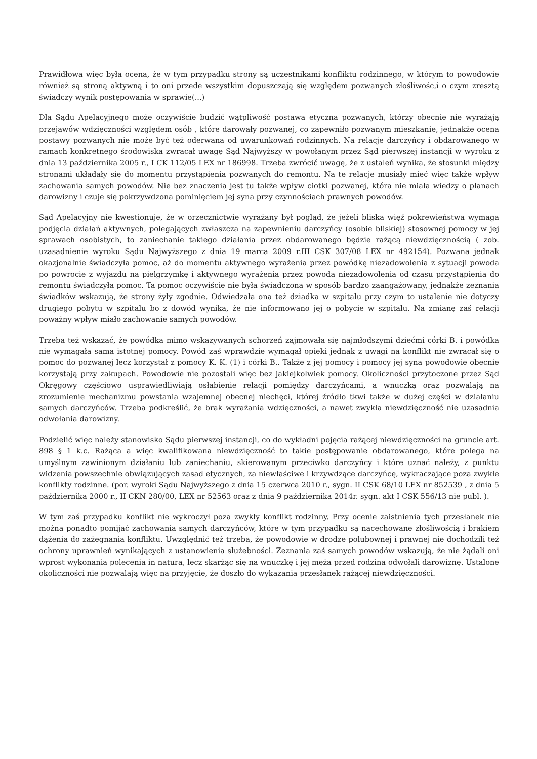Prawidłowa więc była ocena, że w tym przypadku strony są uczestnikami konfliktu rodzinnego, w którym to powodowie również są stroną aktywną i to oni przede wszystkim dopuszczają się względem pozwanych złośliwośc,i o czym zresztą świadczy wynik postępowania w sprawie(...)
Dla Sądu Apelacyjnego może oczywiście budzić wątpliwość postawa etyczna pozwanych, którzy obecnie nie wyrażają przejawów wdzięczności względem osób , które darowały pozwanej, co zapewniło pozwanym mieszkanie, jednakże ocena postawy pozwanych nie może być też oderwana od uwarunkowań rodzinnych. Na relacje darczyńcy i obdarowanego w ramach konkretnego środowiska zwracał uwagę Sąd Najwyższy w powołanym przez Sąd pierwszej instancji w wyroku z dnia 13 października 2005 r., I CK 112/05 LEX nr 186998. Trzeba zwrócić uwagę, że z ustaleń wynika, że stosunki między stronami układały się do momentu przystąpienia pozwanych do remontu. Na te relacje musiały mieć więc także wpływ zachowania samych powodów. Nie bez znaczenia jest tu także wpływ ciotki pozwanej, która nie miała wiedzy o planach darowizny i czuje się pokrzywdzona pominięciem jej syna przy czynnościach prawnych powodów.
Sąd Apelacyjny nie kwestionuje, że w orzecznictwie wyrażany był pogląd, że jeżeli bliska więź pokrewieństwa wymaga podjęcia działań aktywnych, polegających zwłaszcza na zapewnieniu darczyńcy (osobie bliskiej) stosownej pomocy w jej sprawach osobistych, to zaniechanie takiego działania przez obdarowanego będzie rażącą niewdzięcznością ( zob. uzasadnienie wyroku Sądu Najwyższego z dnia 19 marca 2009 r.III CSK 307/08 LEX nr 492154). Pozwana jednak okazjonalnie świadczyła pomoc, aż do momentu aktywnego wyrażenia przez powódkę niezadowolenia z sytuacji powoda po powrocie z wyjazdu na pielgrzymkę i aktywnego wyrażenia przez powoda niezadowolenia od czasu przystąpienia do remontu świadczyła pomoc. Ta pomoc oczywiście nie była świadczona w sposób bardzo zaangażowany, jednakże zeznania świadków wskazują, że strony żyły zgodnie. Odwiedzała ona też dziadka w szpitalu przy czym to ustalenie nie dotyczy drugiego pobytu w szpitalu bo z dowód wynika, że nie informowano jej o pobycie w szpitalu. Na zmianę zaś relacji poważny wpływ miało zachowanie samych powodów.
Trzeba też wskazać, że powódka mimo wskazywanych schorzeń zajmowała się najmłodszymi dziećmi córki B. i powódka nie wymagała sama istotnej pomocy. Powód zaś wprawdzie wymagał opieki jednak z uwagi na konflikt nie zwracał się o pomoc do pozwanej lecz korzystał z pomocy K. K. (1) i córki B.. Także z jej pomocy i pomocy jej syna powodowie obecnie korzystają przy zakupach. Powodowie nie pozostali więc bez jakiejkolwiek pomocy. Okoliczności przytoczone przez Sąd Okręgowy częściowo usprawiedliwiają osłabienie relacji pomiędzy darczyńcami, a wnuczką oraz pozwalają na zrozumienie mechanizmu powstania wzajemnej obecnej niechęci, której źródło tkwi także w dużej części w działaniu samych darczyńców. Trzeba podkreślić, że brak wyrażania wdzięczności, a nawet zwykła niewdzięczność nie uzasadnia odwołania darowizny.
Podzielić więc należy stanowisko Sądu pierwszej instancji, co do wykładni pojęcia rażącej niewdzięczności na gruncie art. 898 § 1 k.c. Rażąca a więc kwalifikowana niewdzięczność to takie postępowanie obdarowanego, które polega na umyślnym zawinionym działaniu lub zaniechaniu, skierowanym przeciwko darczyńcy i które uznać należy, z punktu widzenia powszechnie obwiązujących zasad etycznych, za niewłaściwe i krzywdzące darczyńcę, wykraczające poza zwykłe konflikty rodzinne. (por. wyroki Sądu Najwyższego z dnia 15 czerwca 2010 r., sygn. II CSK 68/10 LEX nr 852539 , z dnia 5 października 2000 r., II CKN 280/00, LEX nr 52563 oraz z dnia 9 października 2014r. sygn. akt I CSK 556/13 nie publ. ).
W tym zaś przypadku konflikt nie wykroczył poza zwykły konflikt rodzinny. Przy ocenie zaistnienia tych przesłanek nie można ponadto pomijać zachowania samych darczyńców, które w tym przypadku są nacechowane złośliwością i brakiem dążenia do zażegnania konfliktu. Uwzględnić też trzeba, że powodowie w drodze polubownej i prawnej nie dochodzili też ochrony uprawnień wynikających z ustanowienia służebności. Zeznania zaś samych powodów wskazują, że nie żądali oni wprost wykonania polecenia in natura, lecz skarżąc się na wnuczkę i jej męża przed rodzina odwołali darowiznę. Ustalone okoliczności nie pozwalają więc na przyjęcie, że doszło do wykazania przesłanek rażącej niewdzięczności.